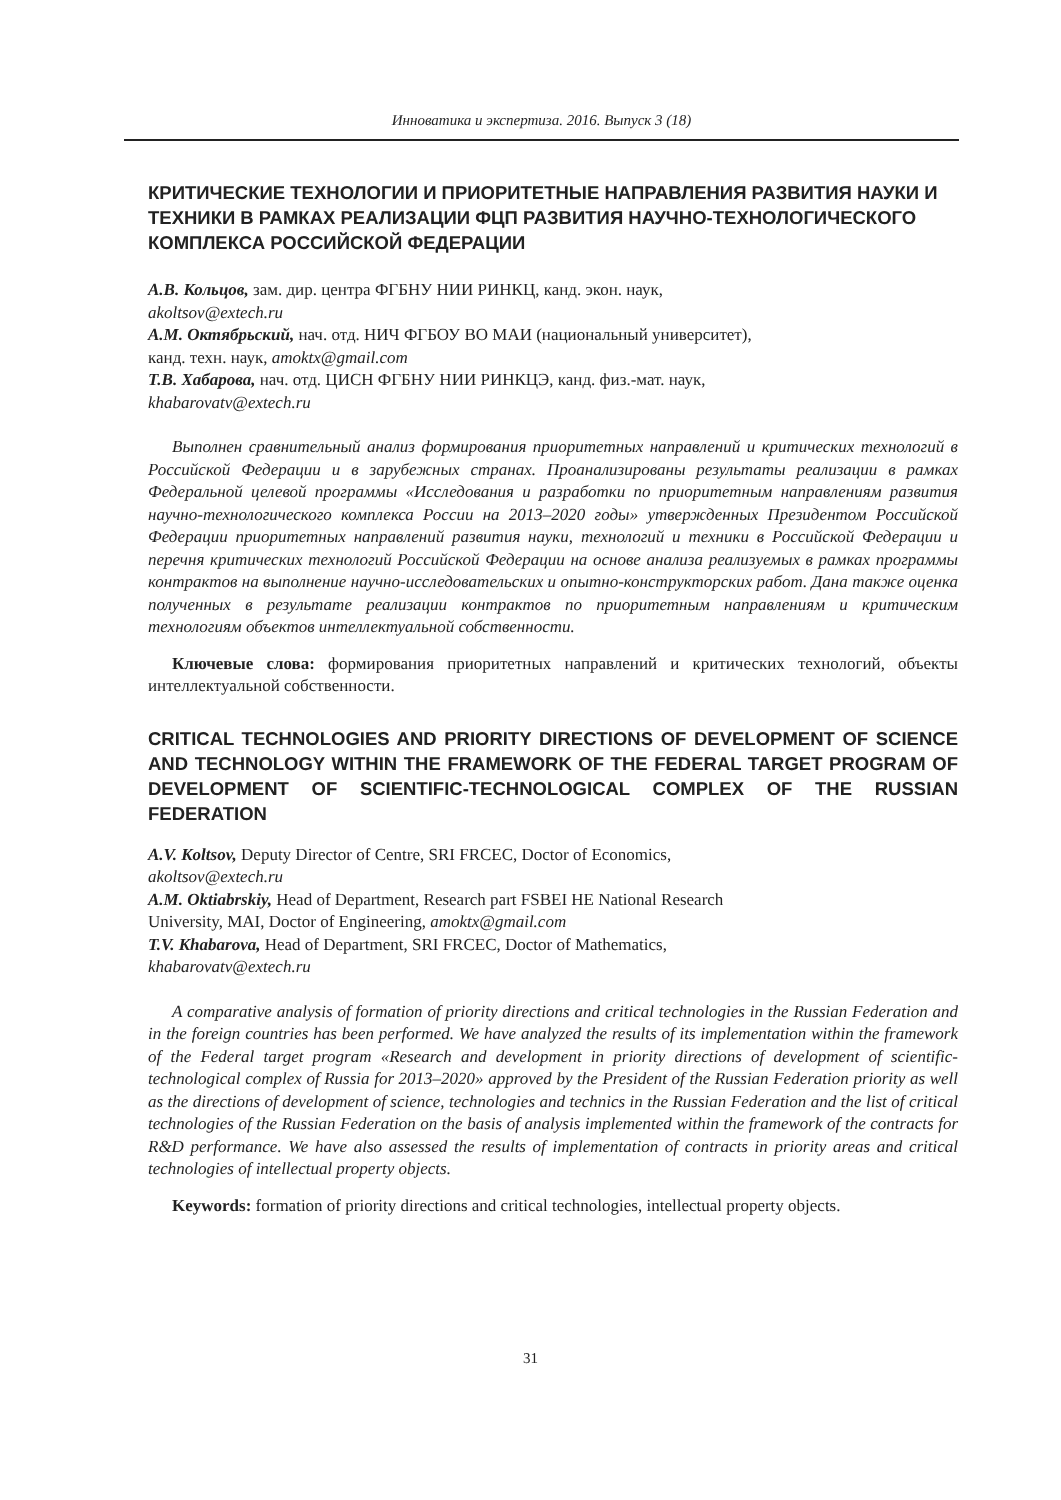Инноватика и экспертиза. 2016. Выпуск 3 (18)
КРИТИЧЕСКИЕ ТЕХНОЛОГИИ И ПРИОРИТЕТНЫЕ НАПРАВЛЕНИЯ РАЗВИТИЯ НАУКИ И ТЕХНИКИ В РАМКАХ РЕАЛИЗАЦИИ ФЦП РАЗВИТИЯ НАУЧНО-ТЕХНОЛОГИЧЕСКОГО КОМПЛЕКСА РОССИЙСКОЙ ФЕДЕРАЦИИ
А.В. Кольцов, зам. дир. центра ФГБНУ НИИ РИНКЦ, канд. экон. наук,
akoltsov@extech.ru
А.М. Октябрьский, нач. отд. НИЧ ФГБОУ ВО МАИ (национальный университет),
канд. техн. наук, amoktx@gmail.com
Т.В. Хабарова, нач. отд. ЦИСН ФГБНУ НИИ РИНКЦЭ, канд. физ.-мат. наук,
khabarovatv@extech.ru
Выполнен сравнительный анализ формирования приоритетных направлений и критических технологий в Российской Федерации и в зарубежных странах. Проанализированы результаты реализации в рамках Федеральной целевой программы «Исследования и разработки по приоритетным направлениям развития научно-технологического комплекса России на 2013–2020 годы» утвержденных Президентом Российской Федерации приоритетных направлений развития науки, технологий и техники в Российской Федерации и перечня критических технологий Российской Федерации на основе анализа реализуемых в рамках программы контрактов на выполнение научно-исследовательских и опытно-конструкторских работ. Дана также оценка полученных в результате реализации контрактов по приоритетным направлениям и критическим технологиям объектов интеллектуальной собственности.
Ключевые слова: формирования приоритетных направлений и критических технологий, объекты интеллектуальной собственности.
CRITICAL TECHNOLOGIES AND PRIORITY DIRECTIONS OF DEVELOPMENT OF SCIENCE AND TECHNOLOGY WITHIN THE FRAMEWORK OF THE FEDERAL TARGET PROGRAM OF DEVELOPMENT OF SCIENTIFIC-TECHNOLOGICAL COMPLEX OF THE RUSSIAN FEDERATION
A.V. Koltsov, Deputy Director of Centre, SRI FRCEC, Doctor of Economics,
akoltsov@extech.ru
A.M. Oktiabrskiy, Head of Department, Research part FSBEI HE National Research
University, MAI, Doctor of Engineering, amoktx@gmail.com
T.V. Khabarova, Head of Department, SRI FRCEC, Doctor of Mathematics,
khabarovatv@extech.ru
A comparative analysis of formation of priority directions and critical technologies in the Russian Federation and in the foreign countries has been performed. We have analyzed the results of its implementation within the framework of the Federal target program «Research and development in priority directions of development of scientific-technological complex of Russia for 2013–2020» approved by the President of the Russian Federation priority as well as the directions of development of science, technologies and technics in the Russian Federation and the list of critical technologies of the Russian Federation on the basis of analysis implemented within the framework of the contracts for R&D performance. We have also assessed the results of implementation of contracts in priority areas and critical technologies of intellectual property objects.
Keywords: formation of priority directions and critical technologies, intellectual property objects.
31